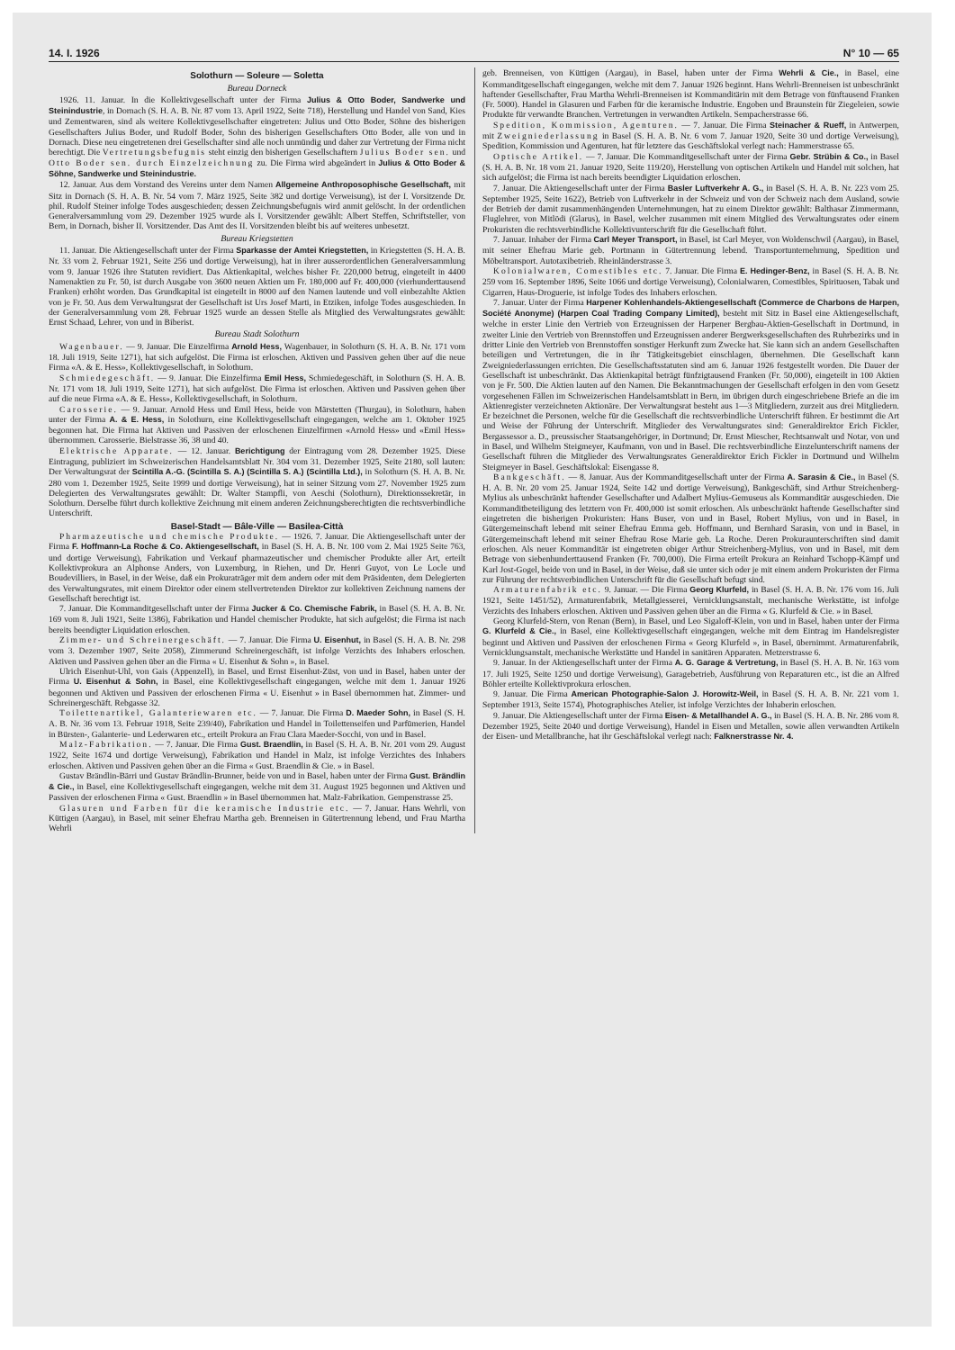14. I. 1926 N° 10 — 65
Solothurn — Soleure — Soletta
Bureau Dorneck
1926. 11. Januar. In die Kollektivgesellschaft unter der Firma Julius & Otto Boder, Sandwerke und Steinindustrie, in Dornach (S. H. A. B. Nr. 87 vom 13. April 1922, Seite 718), Herstellung und Handel von Sand, Kies und Zementwaren, sind als weitere Kollektivgesellschafter eingetreten: Julius und Otto Boder, Söhne des bisherigen Gesellschafters Julius Boder, und Rudolf Boder, Sohn des bisherigen Gesellschafters Otto Boder, alle von und in Dornach. Diese neu eingetretenen drei Gesellschafter sind alle noch unmündig und daher zur Vertretung der Firma nicht berechtigt. Die Vertretungsbefugnis steht einzig den bisherigen Gesellschaftern Julius Boder sen. und Otto Boder sen. durch Einzelzeichnung zu. Die Firma wird abgeändert in Julius & Otto Boder & Söhne, Sandwerke und Steinindustrie.
12. Januar. Aus dem Vorstand des Vereins unter dem Namen Allgemeine Anthroposophische Gesellschaft, mit Sitz in Dornach (S. H. A. B. Nr. 54 vom 7. März 1925, Seite 382 und dortige Verweisung), ist der I. Vorsitzende Dr. phil. Rudolf Steiner infolge Todes ausgeschieden; dessen Zeichnungsbefugnis wird anmit gelöscht. In der ordentlichen Generalversammlung vom 29. Dezember 1925 wurde als I. Vorsitzender gewählt: Albert Steffen, Schriftsteller, von Bern, in Dornach, bisher II. Vorsitzender. Das Amt des II. Vorsitzenden bleibt bis auf weiteres unbesetzt.
Bureau Kriegstetten
11. Januar. Die Aktiengesellschaft unter der Firma Sparkasse der Amtei Kriegstetten, in Kriegstetten (S. H. A. B. Nr. 33 vom 2. Februar 1921, Seite 256 und dortige Verweisung), hat in ihrer ausserordentlichen Generalversammlung vom 9. Januar 1926 ihre Statuten revidiert. Das Aktienkapital, welches bisher Fr. 220,000 betrug, eingeteilt in 4400 Namenaktien zu Fr. 50, ist durch Ausgabe von 3600 neuen Aktien um Fr. 180,000 auf Fr. 400,000 (vierhunderttausend Franken) erhöht worden. Das Grundkapital ist eingeteilt in 8000 auf den Namen lautende und voll einbezahlte Aktien von je Fr. 50. Aus dem Verwaltungsrat der Gesellschaft ist Urs Josef Marti, in Etziken, infolge Todes ausgeschieden. In der Generalversammlung vom 28. Februar 1925 wurde an dessen Stelle als Mitglied des Verwaltungsrates gewählt: Ernst Schaad, Lehrer, von und in Biberist.
Bureau Stadt Solothurn
Wagenbauer. — 9. Januar. Die Einzelfirma Arnold Hess, Wagenbauer, in Solothurn (S. H. A. B. Nr. 171 vom 18. Juli 1919, Seite 1271), hat sich aufgelöst. Die Firma ist erloschen. Aktiven und Passiven gehen über auf die neue Firma «A. & E. Hess», Kollektivgesellschaft, in Solothurn.
Schmiedegeschäft. — 9. Januar. Die Einzelfirma Emil Hess, Schmiedegeschäft, in Solothurn (S. H. A. B. Nr. 171 vom 18. Juli 1919, Seite 1271), hat sich aufgelöst. Die Firma ist erloschen. Aktiven und Passiven gehen über auf die neue Firma «A. & E. Hess», Kollektivgesellschaft, in Solothurn.
Carosserie. — 9. Januar. Arnold Hess und Emil Hess, beide von Märstetten (Thurgau), in Solothurn, haben unter der Firma A. & E. Hess, in Solothurn, eine Kollektivgesellschaft eingegangen, welche am 1. Oktober 1925 begonnen hat. Die Firma hat Aktiven und Passiven der erloschenen Einzelfirmen «Arnold Hess» und «Emil Hess» übernommen. Carosserie. Bielstrasse 36, 38 und 40.
Elektrische Apparate. — 12. Januar. Berichtigung der Eintragung vom 28. Dezember 1925. Diese Eintragung, publiziert im Schweizerischen Handelsamtsblatt Nr. 304 vom 31. Dezember 1925, Seite 2180, soll lauten: Der Verwaltungsrat der Scintilla A.-G. (Scintilla S. A.) (Scintilla S. A.) (Scintilla Ltd.), in Solothurn (S. H. A. B. Nr. 280 vom 1. Dezember 1925, Seite 1999 und dortige Verweisung), hat in seiner Sitzung vom 27. November 1925 zum Delegierten des Verwaltungsrates gewählt: Dr. Walter Stampfli, von Aeschi (Solothurn), Direktionssekretär, in Solothurn. Derselbe führt durch kollektive Zeichnung mit einem anderen Zeichnungsberechtigten die rechtsverbindliche Unterschrift.
Basel-Stadt — Bâle-Ville — Basilea-Città
Pharmazeutische und chemische Produkte. — 1926. 7. Januar. Die Aktiengesellschaft unter der Firma F. Hoffmann-La Roche & Co. Aktiengesellschaft, in Basel (S. H. A. B. Nr. 100 vom 2. Mai 1925 Seite 763, und dortige Verweisung), Fabrikation und Verkauf pharmazeutischer und chemischer Produkte aller Art, erteilt Kollektivprokura an Alphonse Anders, von Luxemburg, in Riehen, und Dr. Henri Guyot, von Le Locle und Boudevilliers, in Basel, in der Weise, daß ein Prokuraträger mit dem andern oder mit dem Präsidenten, dem Delegierten des Verwaltungsrates, mit einem Direktor oder einem stellvertretenden Direktor zur kollektiven Zeichnung namens der Gesellschaft berechtigt ist.
7. Januar. Die Kommanditgesellschaft unter der Firma Jucker & Co. Chemische Fabrik, in Basel (S. H. A. B. Nr. 169 vom 8. Juli 1921, Seite 1386), Fabrikation und Handel chemischer Produkte, hat sich aufgelöst; die Firma ist nach bereits beendigter Liquidation erloschen.
Zimmer- und Schreinergeschäft. — 7. Januar. Die Firma U. Eisenhut, in Basel (S. H. A. B. Nr. 298 vom 3. Dezember 1907, Seite 2058), Zimmerund Schreinergeschäft, ist infolge Verzichts des Inhabers erloschen. Aktiven und Passiven gehen über an die Firma « U. Eisenhut & Sohn », in Basel.
Ulrich Eisenhut-Uhl, von Gais (Appenzell), in Basel, und Ernst Eisenhut-Züst, von und in Basel, haben unter der Firma U. Eisenhut & Sohn, in Basel, eine Kollektivgesellschaft eingegangen, welche mit dem 1. Januar 1926 begonnen und Aktiven und Passiven der erloschenen Firma « U. Eisenhut » in Basel übernommen hat. Zimmer- und Schreinergeschäft. Rebgasse 32.
Toilettenartikel, Galanteriewaren etc. — 7. Januar. Die Firma D. Maeder Sohn, in Basel (S. H. A. B. Nr. 36 vom 13. Februar 1918, Seite 239/40), Fabrikation und Handel in Toilettenseifen und Parfümerien, Handel in Bürsten-, Galanterie- und Lederwaren etc., erteilt Prokura an Frau Clara Maeder-Socchi, von und in Basel.
Malz-Fabrikation. — 7. Januar. Die Firma Gust. Braendlin, in Basel (S. H. A. B. Nr. 201 vom 29. August 1922, Seite 1674 und dortige Verweisung), Fabrikation und Handel in Malz, ist infolge Verzichtes des Inhabers erloschen. Aktiven und Passiven gehen über an die Firma « Gust. Braendlin & Cie. » in Basel.
Gustav Brändlin-Bärri und Gustav Brändlin-Brunner, beide von und in Basel, haben unter der Firma Gust. Brändlin & Cie., in Basel, eine Kollektivgesellschaft eingegangen, welche mit dem 31. August 1925 begonnen und Aktiven und Passiven der erloschenen Firma « Gust. Braendlin » in Basel übernommen hat. Malz-Fabrikation. Gempenstrasse 25.
Glasuren und Farben für die keramische Industrie etc. — 7. Januar. Hans Wehrli, von Küttigen (Aargau), in Basel, mit seiner Ehefrau Martha geb. Brenneisen in Gütertrennung lebend, und Frau Martha Wehrli
geb. Brenneisen, von Küttigen (Aargau), in Basel, haben unter der Firma Wehrli & Cie., in Basel, eine Kommanditgesellschaft eingegangen, welche mit dem 7. Januar 1926 beginnt. Hans Wehrli-Brenneisen ist unbeschränkt haftender Gesellschafter, Frau Martha Wehrli-Brenneisen ist Kommanditärin mit dem Betrage von fünftausend Franken (Fr. 5000). Handel in Glasuren und Farben für die keramische Industrie. Engoben und Braunstein für Ziegeleien, sowie Produkte für verwandte Branchen. Vertretungen in verwandten Artikeln. Sempacherstrasse 66.
Spedition, Kommission, Agenturen. — 7. Januar. Die Firma Steinacher & Rueff, in Antwerpen, mit Zweigniederlassung in Basel (S. H. A. B. Nr. 6 vom 7. Januar 1920, Seite 30 und dortige Verweisung), Spedition, Kommission und Agenturen, hat für letztere das Geschäftslokal verlegt nach: Hammerstrasse 65.
Optische Artikel. — 7. Januar. Die Kommanditgesellschaft unter der Firma Gebr. Strübin & Co., in Basel (S. H. A. B. Nr. 18 vom 21. Januar 1920, Seite 119/20), Herstellung von optischen Artikeln und Handel mit solchen, hat sich aufgelöst; die Firma ist nach bereits beendigter Liquidation erloschen.
7. Januar. Die Aktiengesellschaft unter der Firma Basler Luftverkehr A. G., in Basel (S. H. A. B. Nr. 223 vom 25. September 1925, Seite 1622), Betrieb von Luftverkehr in der Schweiz und von der Schweiz nach dem Ausland, sowie der Betrieb der damit zusammenhängenden Unternehmungen, hat zu einem Direktor gewählt: Balthasar Zimmermann, Fluglehrer, von Mitlödi (Glarus), in Basel, welcher zusammen mit einem Mitglied des Verwaltungsrates oder einem Prokuristen die rechtsverbindliche Kollektivunterschrift für die Gesellschaft führt.
7. Januar. Inhaber der Firma Carl Meyer Transport, in Basel, ist Carl Meyer, von Woldenschwil (Aargau), in Basel, mit seiner Ehefrau Marie geb. Portmann in Gütertrennung lebend. Transportunternehmung, Spedition und Möbeltransport. Autotaxibetrieb. Rheinländerstrasse 3.
Kolonialwaren, Comestibles etc. 7. Januar. Die Firma E. Hedinger-Benz, in Basel (S. H. A. B. Nr. 259 vom 16. September 1896, Seite 1066 und dortige Verweisung), Colonialwaren, Comestibles, Spirituosen, Tabak und Cigarren, Haus-Droguerie, ist infolge Todes des Inhabers erloschen.
7. Januar. Unter der Firma Harpener Kohlenhandels-Aktiengesellschaft (Commerce de Charbons de Harpen, Société Anonyme) (Harpen Coal Trading Company Limited), besteht mit Sitz in Basel eine Aktiengesellschaft, welche in erster Linie den Vertrieb von Erzeugnissen der Harpener Bergbau-Aktien-Gesellschaft in Dortmund, in zweiter Linie den Vertrieb von Brennstoffen und Erzeugnissen anderer Bergwerksgesellschaften des Ruhrbezirks und in dritter Linie den Vertrieb von Brennstoffen sonstiger Herkunft zum Zwecke hat. Sie kann sich an andern Gesellschaften beteiligen und Vertretungen, die in ihr Tätigkeitsgebiet einschlagen, übernehmen. Die Gesellschaft kann Zweigniederlassungen errichten. Die Gesellschaftsstatuten sind am 6. Januar 1926 festgestellt worden. Die Dauer der Gesellschaft ist unbeschränkt. Das Aktienkapital beträgt fünfzigtausend Franken (Fr. 50,000), eingeteilt in 100 Aktien von je Fr. 500. Die Aktien lauten auf den Namen. Die Bekanntmachungen der Gesellschaft erfolgen in den vom Gesetz vorgesehenen Fällen im Schweizerischen Handelsamtsblatt in Bern, im übrigen durch eingeschriebene Briefe an die im Aktienregister verzeichneten Aktionäre. Der Verwaltungsrat besteht aus 1—3 Mitgliedern, zurzeit aus drei Mitgliedern. Er bezeichnet die Personen, welche für die Gesellschaft die rechtsverbindliche Unterschrift führen. Er bestimmt die Art und Weise der Führung der Unterschrift. Mitglieder des Verwaltungsrates sind: Generaldirektor Erich Fickler, Bergassessor a. D., preussischer Staatsangehöriger, in Dortmund; Dr. Ernst Miescher, Rechtsanwalt und Notar, von und in Basel, und Wilhelm Steigmeyer, Kaufmann, von und in Basel. Die rechtsverbindliche Einzelunterschrift namens der Gesellschaft führen die Mitglieder des Verwaltungsrates Generaldirektor Erich Fickler in Dortmund und Wilhelm Steigmeyer in Basel. Geschäftslokal: Eisengasse 8.
Bankgeschäft. — 8. Januar. Aus der Kommanditgesellschaft unter der Firma A. Sarasin & Cie., in Basel (S. H. A. B. Nr. 20 vom 25. Januar 1924, Seite 142 und dortige Verweisung), Bankgeschäft, sind Arthur Streichenberg-Mylius als unbeschränkt haftender Gesellschafter und Adalbert Mylius-Gemuseus als Kommanditär ausgeschieden. Die Kommanditbeteiligung des letztern von Fr. 400,000 ist somit erloschen. Als unbeschränkt haftende Gesellschafter sind eingetreten die bisherigen Prokuristen: Hans Buser, von und in Basel, Robert Mylius, von und in Basel, in Gütergemeinschaft lebend mit seiner Ehefrau Emma geb. Hoffmann, und Bernhard Sarasin, von und in Basel, in Gütergemeinschaft lebend mit seiner Ehefrau Rose Marie geb. La Roche. Deren Prokuraunterschriften sind damit erloschen. Als neuer Kommanditär ist eingetreten obiger Arthur Streichenberg-Mylius, von und in Basel, mit dem Betrage von siebenhunderttausend Franken (Fr. 700,000). Die Firma erteilt Prokura an Reinhard Tschopp-Kämpf und Karl Jost-Gogel, beide von und in Basel, in der Weise, daß sie unter sich oder je mit einem andern Prokuristen der Firma zur Führung der rechtsverbindlichen Unterschrift für die Gesellschaft befugt sind.
Armaturenfabrik etc. 9. Januar. — Die Firma Georg Klurfeld, in Basel (S. H. A. B. Nr. 176 vom 16. Juli 1921, Seite 1451/52), Armaturenfabrik, Metallgiesserei, Vernicklungsanstalt, mechanische Werkstätte, ist infolge Verzichts des Inhabers erloschen. Aktiven und Passiven gehen über an die Firma « G. Klurfeld & Cie. » in Basel.
Georg Klurfeld-Stern, von Renan (Bern), in Basel, und Leo Sigaloff-Klein, von und in Basel, haben unter der Firma G. Klurfeld & Cie., in Basel, eine Kollektivgesellschaft eingegangen, welche mit dem Eintrag im Handelsregister beginnt und Aktiven und Passiven der erloschenen Firma « Georg Klurfeld », in Basel, übernimmt. Armaturenfabrik, Vernicklungsanstalt, mechanische Werkstätte und Handel in sanitären Apparaten. Metzerstrasse 6.
9. Januar. In der Aktiengesellschaft unter der Firma A. G. Garage & Vertretung, in Basel (S. H. A. B. Nr. 163 vom 17. Juli 1925, Seite 1250 und dortige Verweisung), Garagebetrieb, Ausführung von Reparaturen etc., ist die an Alfred Böhler erteilte Kollektivprokura erloschen.
9. Januar. Die Firma American Photographie-Salon J. Horowitz-Weil, in Basel (S. H. A. B. Nr. 221 vom 1. September 1913, Seite 1574), Photographisches Atelier, ist infolge Verzichtes der Inhaberin erloschen.
9. Januar. Die Aktiengesellschaft unter der Firma Eisen- & Metallhandel A. G., in Basel (S. H. A. B. Nr. 286 vom 8. Dezember 1925, Seite 2040 und dortige Verweisung), Handel in Eisen und Metallen, sowie allen verwandten Artikeln der Eisen- und Metallbranche, hat ihr Geschäftslokal verlegt nach: Falknerstrasse Nr. 4.